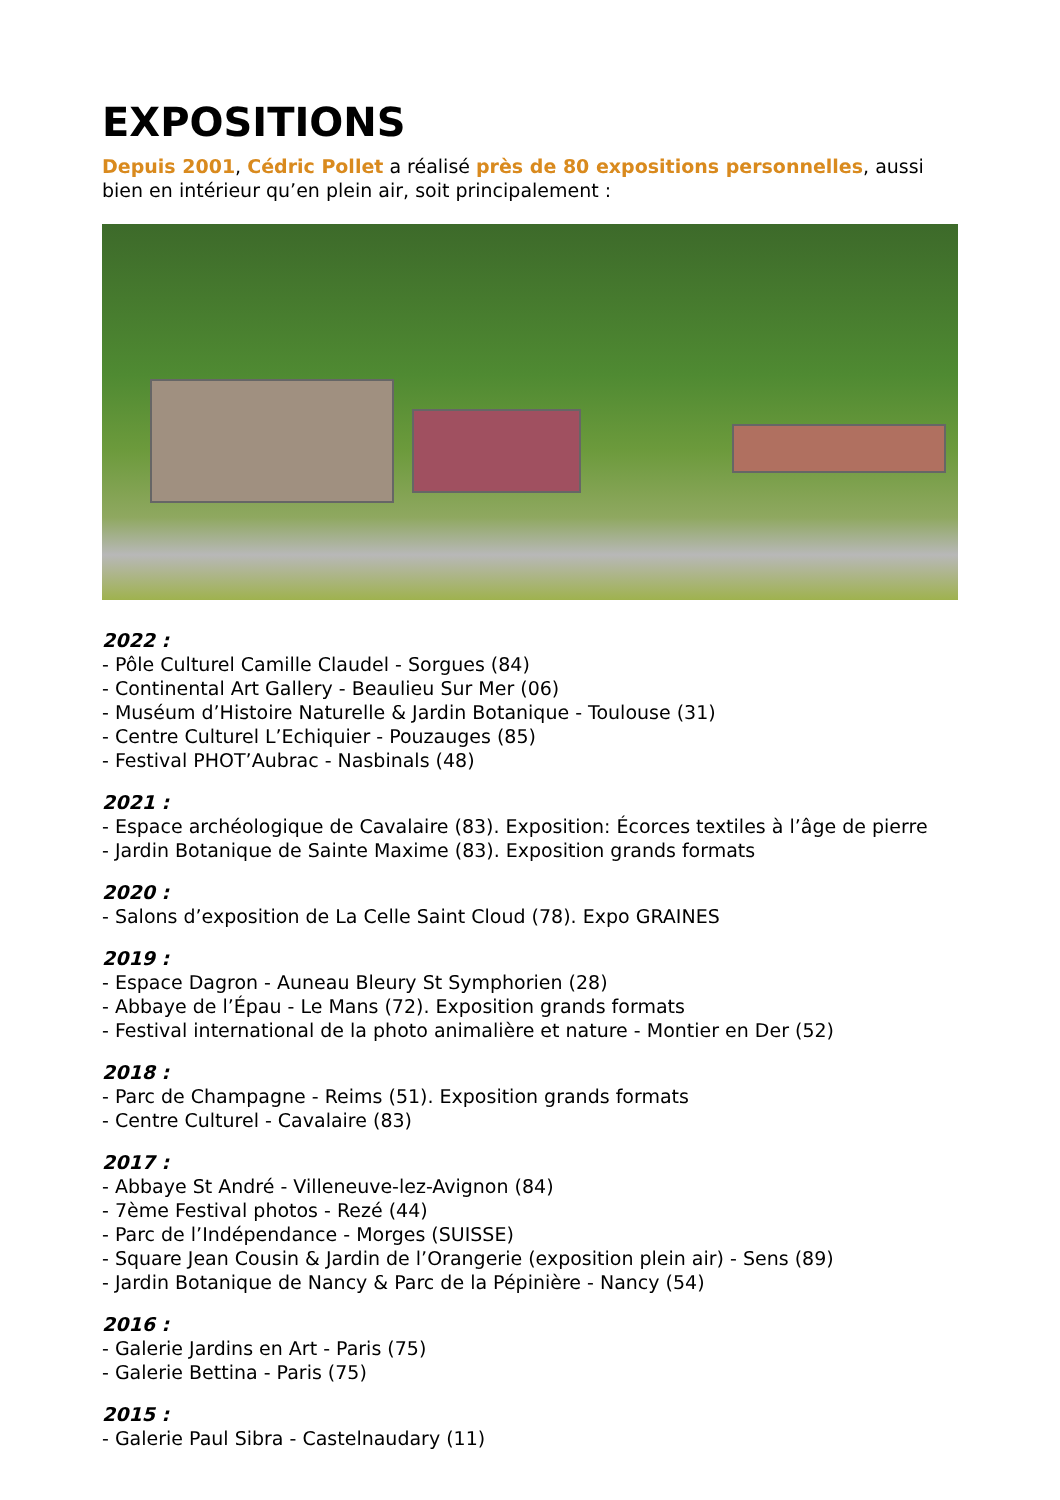EXPOSITIONS
Depuis 2001, Cédric Pollet a réalisé près de 80 expositions personnelles, aussi bien en intérieur qu’en plein air, soit principalement :
2022 :
- Pôle Culturel Camille Claudel - Sorgues (84)
- Continental Art Gallery - Beaulieu Sur Mer (06)
- Muséum d’Histoire Naturelle & Jardin Botanique - Toulouse (31)
- Centre Culturel L’Echiquier - Pouzauges (85)
- Festival PHOT’Aubrac - Nasbinals (48)
2021 :
- Espace archéologique de Cavalaire (83). Exposition: Écorces textiles à l’âge de pierre
- Jardin Botanique de Sainte Maxime (83). Exposition grands formats
2020 :
- Salons d’exposition de La Celle Saint Cloud (78). Expo GRAINES
2019 :
- Espace Dagron - Auneau Bleury St Symphorien (28)
- Abbaye de l’Épau - Le Mans (72). Exposition grands formats
- Festival international de la photo animalière et nature - Montier en Der (52)
2018 :
- Parc de Champagne - Reims (51). Exposition grands formats
- Centre Culturel - Cavalaire (83)
2017 :
- Abbaye St André - Villeneuve-lez-Avignon (84)
- 7ème Festival photos - Rezé (44)
- Parc de l’Indépendance - Morges (SUISSE)
- Square Jean Cousin & Jardin de l’Orangerie (exposition plein air) - Sens (89)
- Jardin Botanique de Nancy & Parc de la Pépinière - Nancy (54)
2016 :
- Galerie Jardins en Art - Paris (75)
- Galerie Bettina - Paris (75)
2015 :
- Galerie Paul Sibra - Castelnaudary (11)